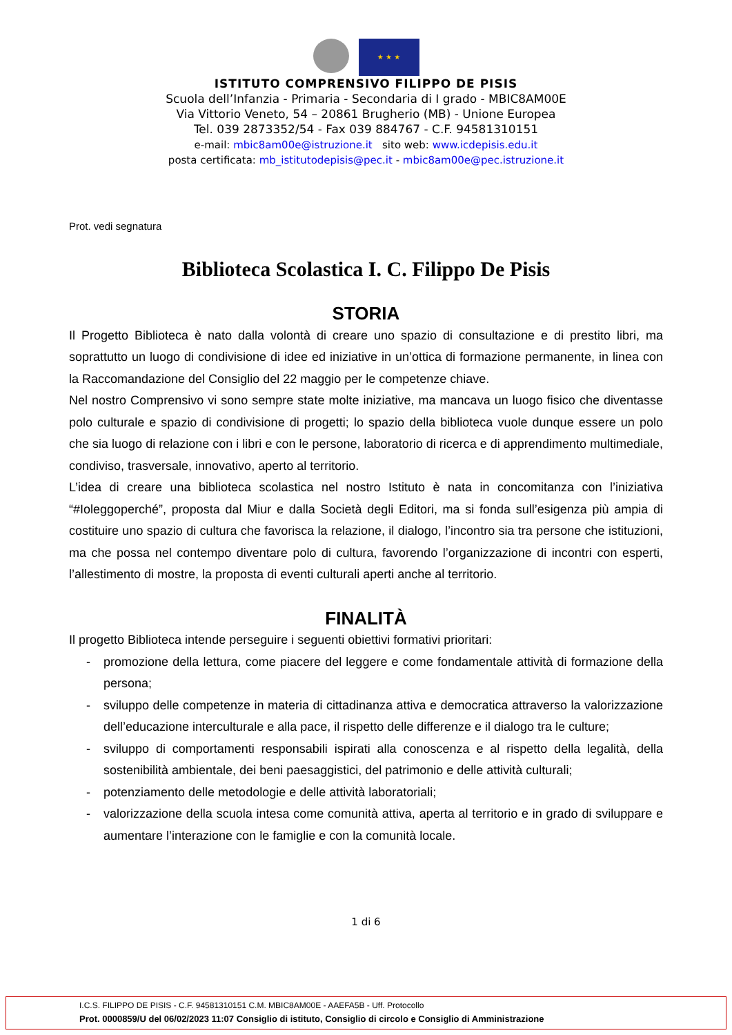★ ★ ★
ISTITUTO COMPRENSIVO FILIPPO DE PISIS
Scuola dell’Infanzia - Primaria - Secondaria di I grado - MBIC8AM00E
Via Vittorio Veneto, 54 – 20861 Brugherio (MB) - Unione Europea
Tel. 039 2873352/54 - Fax 039 884767 - C.F. 94581310151
e-mail: mbic8am00e@istruzione.it sito web: www.icdepisis.edu.it
posta certificata: mb_istitutodepisis@pec.it - mbic8am00e@pec.istruzione.it
Prot. vedi segnatura
Biblioteca Scolastica I. C. Filippo De Pisis
STORIA
Il Progetto Biblioteca è nato dalla volontà di creare uno spazio di consultazione e di prestito libri, ma soprattutto un luogo di condivisione di idee ed iniziative in un’ottica di formazione permanente, in linea con la Raccomandazione del Consiglio del 22 maggio per le competenze chiave.
Nel nostro Comprensivo vi sono sempre state molte iniziative, ma mancava un luogo fisico che diventasse polo culturale e spazio di condivisione di progetti; lo spazio della biblioteca vuole dunque essere un polo che sia luogo di relazione con i libri e con le persone, laboratorio di ricerca e di apprendimento multimediale, condiviso, trasversale, innovativo, aperto al territorio.
L’idea di creare una biblioteca scolastica nel nostro Istituto è nata in concomitanza con l’iniziativa “#Ioleggoperché”, proposta dal Miur e dalla Società degli Editori, ma si fonda sull’esigenza più ampia di costituire uno spazio di cultura che favorisca la relazione, il dialogo, l’incontro sia tra persone che istituzioni, ma che possa nel contempo diventare polo di cultura, favorendo l’organizzazione di incontri con esperti, l’allestimento di mostre, la proposta di eventi culturali aperti anche al territorio.
FINALITÀ
Il progetto Biblioteca intende perseguire i seguenti obiettivi formativi prioritari:
- promozione della lettura, come piacere del leggere e come fondamentale attività di formazione della persona;
- sviluppo delle competenze in materia di cittadinanza attiva e democratica attraverso la valorizzazione dell’educazione interculturale e alla pace, il rispetto delle differenze e il dialogo tra le culture;
- sviluppo di comportamenti responsabili ispirati alla conoscenza e al rispetto della legalità, della sostenibilità ambientale, dei beni paesaggistici, del patrimonio e delle attività culturali;
- potenziamento delle metodologie e delle attività laboratoriali;
- valorizzazione della scuola intesa come comunità attiva, aperta al territorio e in grado di sviluppare e aumentare l’interazione con le famiglie e con la comunità locale.
1 di 6
I.C.S. FILIPPO DE PISIS - C.F. 94581310151 C.M. MBIC8AM00E - AAEFA5B - Uff. Protocollo
Prot. 0000859/U del 06/02/2023 11:07 Consiglio di istituto, Consiglio di circolo e Consiglio di Amministrazione